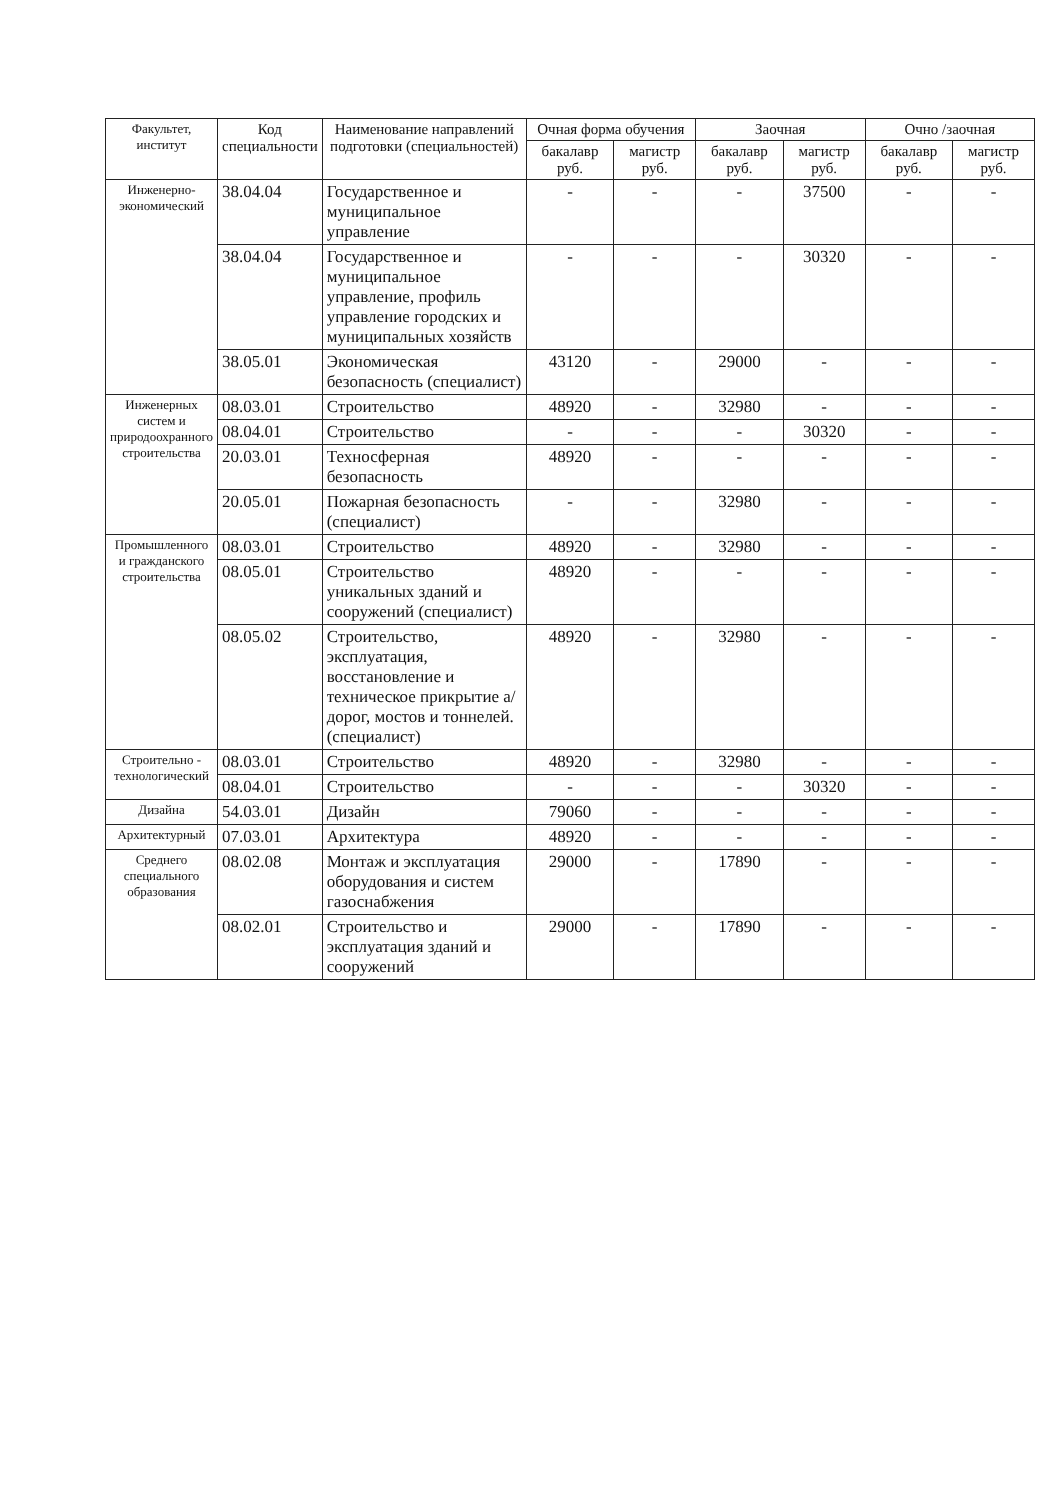| Факультет, институт | Код специальности | Наименование направлений подготовки (специальностей) | Очная форма обучения | | Заочная | | Очно /заочная | |
| --- | --- | --- | --- | --- | --- | --- | --- | --- |
| | | | бакалавр руб. | магистр руб. | бакалавр руб. | магистр руб. | бакалавр руб. | магистр руб. |
| Инженерно-экономический | 38.04.04 | Государственное и муниципальное управление | - | - | - | 37500 | - | - |
| | 38.04.04 | Государственное и муниципальное управление, профиль управление городских и муниципальных хозяйств | - | - | - | 30320 | - | - |
| | 38.05.01 | Экономическая безопасность (специалист) | 43120 | - | 29000 | - | - | - |
| Инженерных систем и природоохранного строительства | 08.03.01 | Строительство | 48920 | - | 32980 | - | - | - |
| | 08.04.01 | Строительство | - | - | - | 30320 | - | - |
| | 20.03.01 | Техносферная безопасность | 48920 | - | - | - | - | - |
| | 20.05.01 | Пожарная безопасность (специалист) | - | - | 32980 | - | - | - |
| Промышленного и гражданского строительства | 08.03.01 | Строительство | 48920 | - | 32980 | - | - | - |
| | 08.05.01 | Строительство уникальных зданий и сооружений (специалист) | 48920 | - | - | - | - | - |
| | 08.05.02 | Строительство, эксплуатация, восстановление и техническое прикрытие а/дорог, мостов и тоннелей. (специалист) | 48920 | - | 32980 | - | - | - |
| Строительно - технологический | 08.03.01 | Строительство | 48920 | - | 32980 | - | - | - |
| | 08.04.01 | Строительство | - | - | - | 30320 | - | - |
| Дизайна | 54.03.01 | Дизайн | 79060 | - | - | - | - | - |
| Архитектурный | 07.03.01 | Архитектура | 48920 | - | - | - | - | - |
| Среднего специального образования | 08.02.08 | Монтаж и эксплуатация оборудования и систем газоснабжения | 29000 | - | 17890 | - | - | - |
| | 08.02.01 | Строительство и эксплуатация зданий и сооружений | 29000 | - | 17890 | - | - | - |